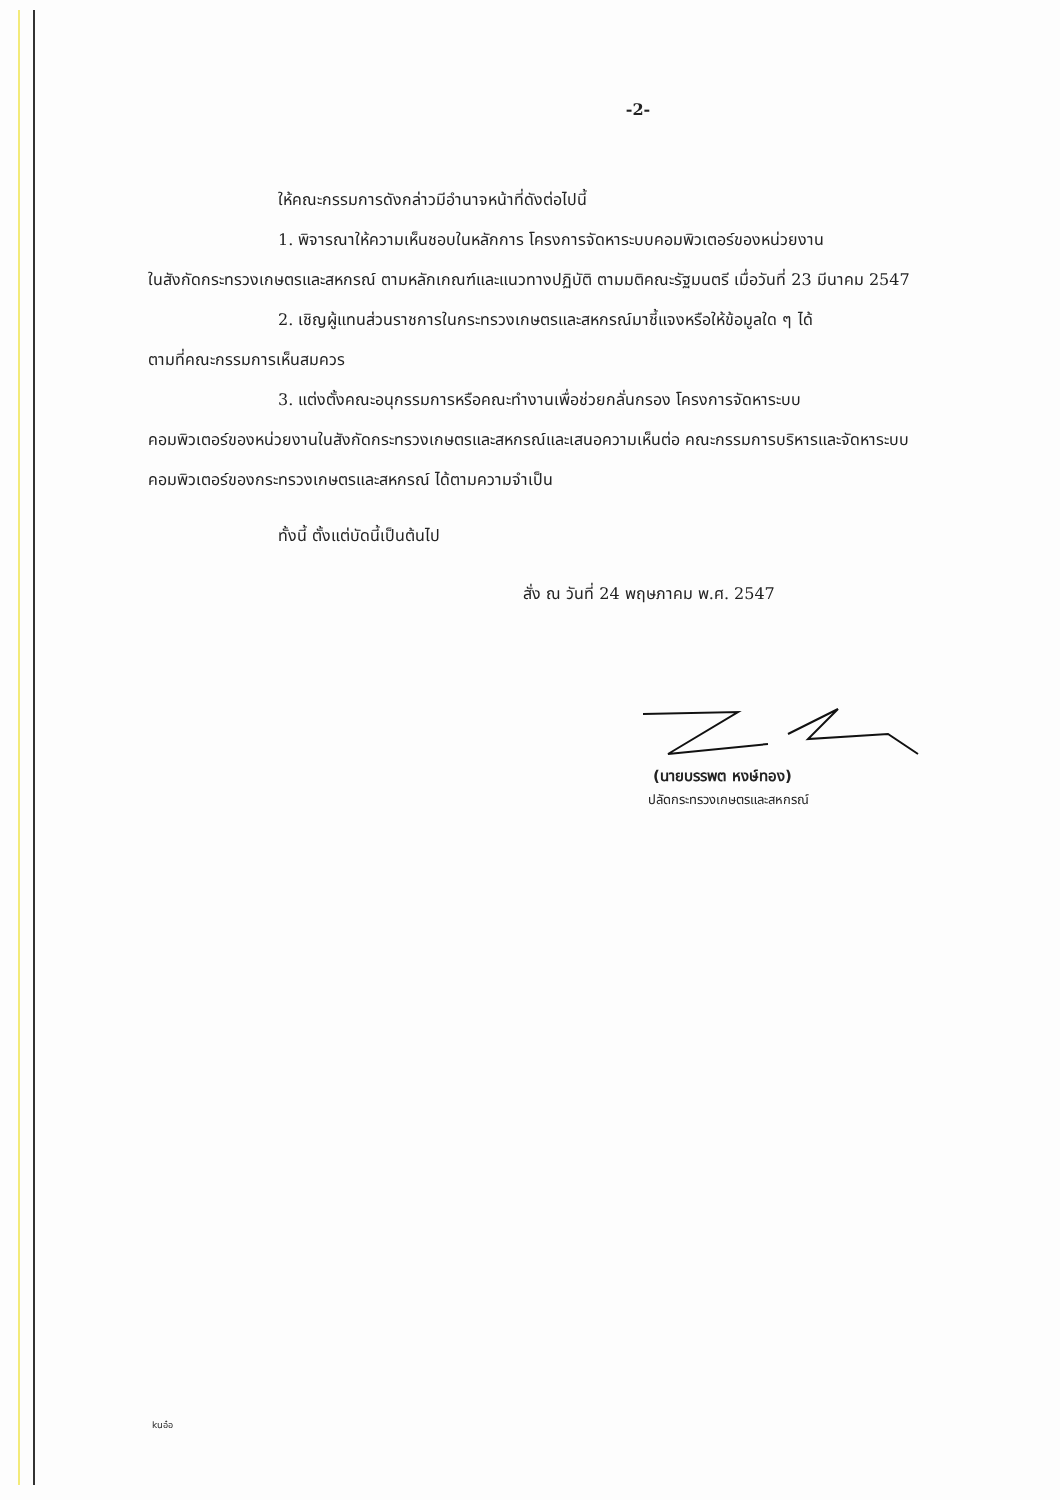-2-
ให้คณะกรรมการดังกล่าวมีอำนาจหน้าที่ดังต่อไปนี้
1. พิจารณาให้ความเห็นชอบในหลักการ โครงการจัดหาระบบคอมพิวเตอร์ของหน่วยงาน
ในสังกัดกระทรวงเกษตรและสหกรณ์ ตามหลักเกณฑ์และแนวทางปฏิบัติ ตามมติคณะรัฐมนตรี เมื่อวันที่ 23 มีนาคม 2547
2. เชิญผู้แทนส่วนราชการในกระทรวงเกษตรและสหกรณ์มาชี้แจงหรือให้ข้อมูลใด ๆ ได้
ตามที่คณะกรรมการเห็นสมควร
3. แต่งตั้งคณะอนุกรรมการหรือคณะทำงานเพื่อช่วยกลั่นกรอง โครงการจัดหาระบบ
คอมพิวเตอร์ของหน่วยงานในสังกัดกระทรวงเกษตรและสหกรณ์และเสนอความเห็นต่อ คณะกรรมการบริหารและจัดหาระบบคอมพิวเตอร์ของกระทรวงเกษตรและสหกรณ์ ได้ตามความจำเป็น
ทั้งนี้ ตั้งแต่บัดนี้เป็นต้นไป
สั่ง ณ วันที่ 24 พฤษภาคม พ.ศ. 2547
(นายบรรพต หงษ์ทอง)
ปลัดกระทรวงเกษตรและสหกรณ์
kuอ๋อ